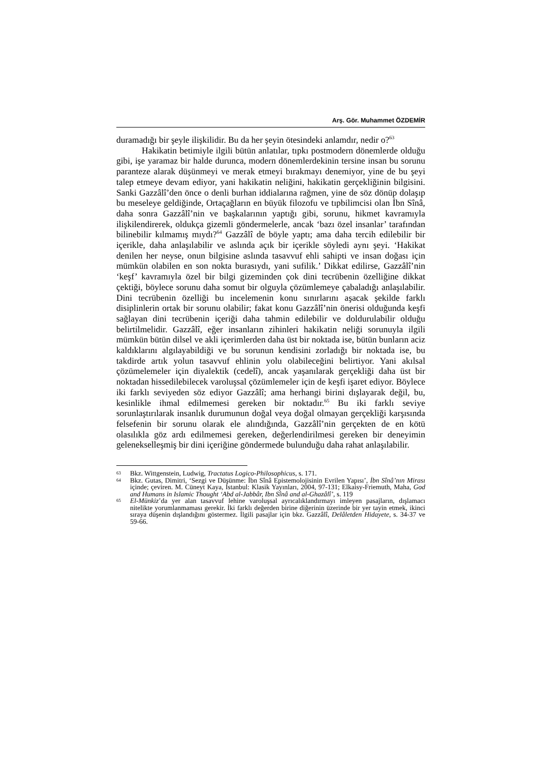Arş. Gör. Muhammet ÖZDEMİR
duramadığı bir şeyle ilişkilidir. Bu da her şeyin ötesindeki anlamdır, nedir o?<sup>63</sup>
Hakikatin betimiyle ilgili bütün anlatılar, tıpkı postmodern dönemlerde olduğu gibi, işe yaramaz bir halde durunca, modern dönemlerdekinin tersine insan bu sorunu paranteze alarak düşünmeyi ve merak etmeyi bırakmayı denemiyor, yine de bu şeyi talep etmeye devam ediyor, yani hakikatin neliğini, hakikatin gerçekliğinin bilgisini. Sanki Gazzâlî’den önce o denli burhan iddialarına rağmen, yine de söz dönüp dolaşıp bu meseleye geldiğinde, Ortaçağların en büyük filozofu ve tıpbilimcisi olan İbn Sînâ, daha sonra Gazzâlî’nin ve başkalarının yaptığı gibi, sorunu, hikmet kavramıyla ilişkilendirerek, oldukça gizemli göndermelerle, ancak ‘bazı özel insanlar’ tarafından bilinebilir kılmamış mıydı?<sup>64</sup> Gazzâlî de böyle yaptı; ama daha tercih edilebilir bir içerikle, daha anlaşılabilir ve aslında açık bir içerikle söyledi aynı şeyi. ‘Hakikat denilen her neyse, onun bilgisine aslında tasavvuf ehli sahipti ve insan doğası için mümkün olabilen en son nokta burasıydı, yani sufilik.’ Dikkat edilirse, Gazzâlî’nin ‘keşf’ kavramıyla özel bir bilgi gizeminden çok dini tecrübenin özelliğine dikkat çektiği, böylece sorunu daha somut bir olguyla çözümlemeye çabaladığı anlaşılabilir. Dini tecrübenin özelliği bu incelemenin konu sınırlarını aşacak şekilde farklı disiplinlerin ortak bir sorunu olabilir; fakat konu Gazzâlî’nin önerisi olduğunda keşfi sağlayan dini tecrübenin içeriği daha tahmin edilebilir ve doldurulabilir olduğu belirtilmelidir. Gazzâlî, eğer insanların zihinleri hakikatin neliği sorunuyla ilgili mümkün bütün dilsel ve akli içerimlerden daha üst bir noktada ise, bütün bunların aciz kaldıklarını algılayabildiği ve bu sorunun kendisini zorladığı bir noktada ise, bu takdirde artık yolun tasavvuf ehlinin yolu olabileceğini belirtiyor. Yani akılsal çözümelemeler için diyalektik (cedelî), ancak yaşanılarak gerçekliği daha üst bir noktadan hissedilebilecek varoluşsal çözümlemeler için de keşfi işaret ediyor. Böylece iki farklı seviyeden söz ediyor Gazzâlî; ama herhangi birini dışlayarak değil, bu, kesinlikle ihmal edilmemesi gereken bir noktadır.<sup>65</sup> Bu iki farklı seviye sorunlaştırılarak insanlık durumunun doğal veya doğal olmayan gerçekliği karşısında felsefenin bir sorunu olarak ele alındığında, Gazzâlî’nin gerçekten de en kötü olasılıkla göz ardı edilmemesi gereken, değerlendirilmesi gereken bir deneyimin geleneksel­leşmiş bir dini içeriğine göndermede bulunduğu daha rahat anlaşılabilir.
63 Bkz. Wittgenstein, Ludwig, Tractatus Logico-Philosophicus, s. 171.
64 Bkz. Gutas, Dimitri, ‘Sezgi ve Düşünme: İbn Sînâ Epistemolojisinin Evrilen Yapısı’, İbn Sînâ’nın Mirası içinde; çeviren. M. Cüneyt Kaya, İstanbul: Klasik Yayınları, 2004, 97-131; Elkaisy-Friemuth, Maha, God and Humans in Islamic Thought ‘Abd al-Jabbâr, Ibn Sînâ and al-Ghazâlî’, s. 119
65 El-Münkiz’da yer alan tasavvuf lehine varoluşsal ayrıcalıklandırmayı imleyen pasajların, dışlamacı nitelikte yorumlanmaması gerekir. İki farklı değerden birine diğerinin üzerinde bir yer tayin etmek, ikinci sıraya düşenin dışlandığını göstermez. İlgili pasajlar için bkz. Gazzâlî, Delâletden Hidayete, s. 34-37 ve 59-66.